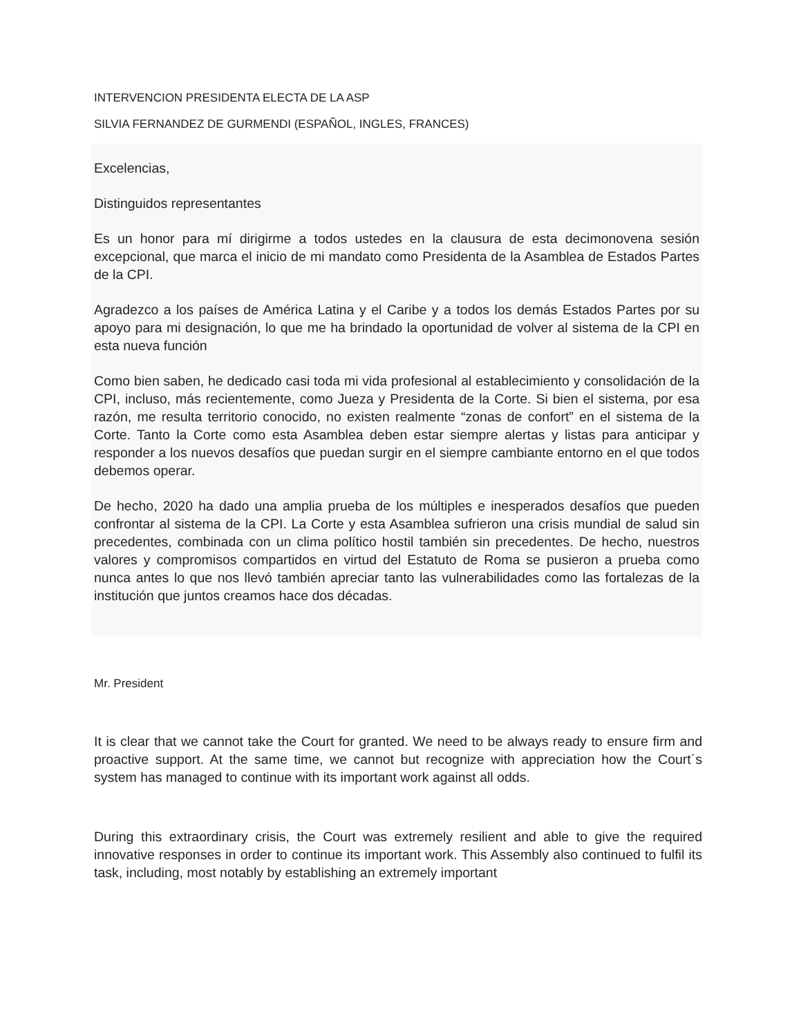INTERVENCION PRESIDENTA ELECTA DE LA ASP
SILVIA FERNANDEZ DE GURMENDI (ESPAÑOL, INGLES, FRANCES)
Excelencias,
Distinguidos representantes
Es un honor para mí dirigirme a todos ustedes en la clausura de esta decimonovena sesión excepcional, que marca el inicio de mi mandato como Presidenta de la Asamblea de Estados Partes de la CPI.
Agradezco a los países de América Latina y el Caribe y a todos los demás Estados Partes por su apoyo para mi designación, lo que me ha brindado la oportunidad de volver al sistema de la CPI en esta nueva función
Como bien saben, he dedicado casi toda mi vida profesional al establecimiento y consolidación de la CPI, incluso, más recientemente, como Jueza y Presidenta de la Corte. Si bien el sistema, por esa razón, me resulta territorio conocido, no existen realmente “zonas de confort” en el sistema de la Corte. Tanto la Corte como esta Asamblea deben estar siempre alertas y listas para anticipar y responder a los nuevos desafíos que puedan surgir en el siempre cambiante entorno en el que todos debemos operar.
De hecho, 2020 ha dado una amplia prueba de los múltiples e inesperados desafíos que pueden confrontar al sistema de la CPI. La Corte y esta Asamblea sufrieron una crisis mundial de salud sin precedentes, combinada con un clima político hostil también sin precedentes. De hecho, nuestros valores y compromisos compartidos en virtud del Estatuto de Roma se pusieron a prueba como nunca antes lo que nos llevó también apreciar tanto las vulnerabilidades como las fortalezas de la institución que juntos creamos hace dos décadas.
Mr. President
It is clear that we cannot take the Court for granted. We need to be always ready to ensure firm and proactive support. At the same time, we cannot but recognize with appreciation how the Court´s system has managed to continue with its important work against all odds.
During this extraordinary crisis, the Court was extremely resilient and able to give the required innovative responses in order to continue its important work. This Assembly also continued to fulfil its task, including, most notably by establishing an extremely important